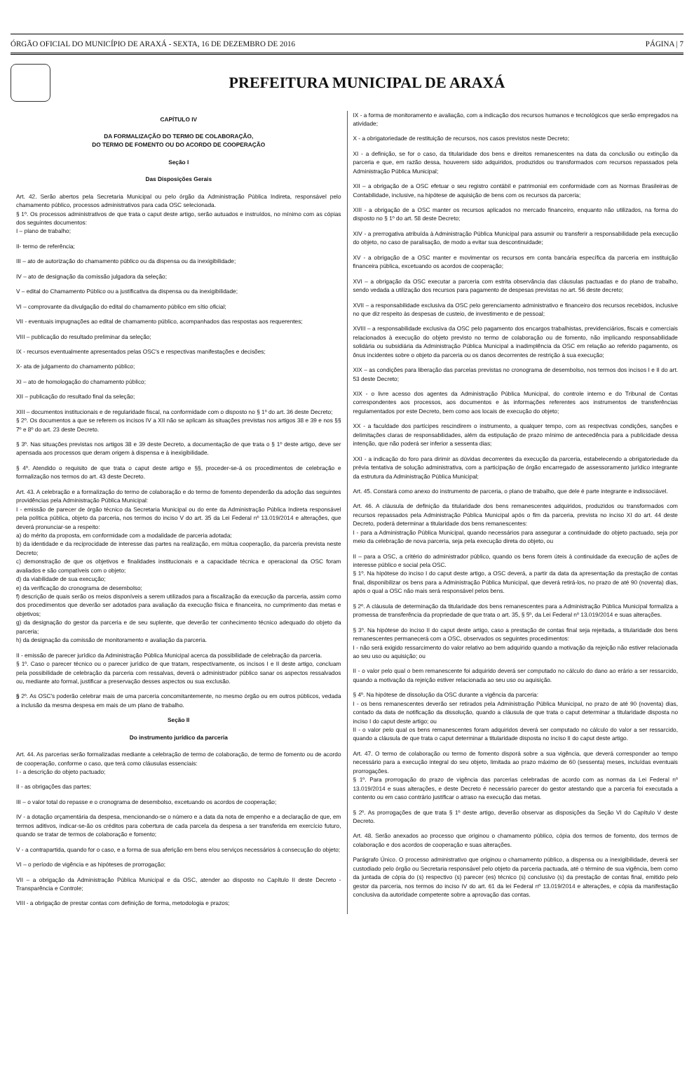ÓRGÃO OFICIAL DO MUNICÍPIO DE ARAXÁ - SEXTA, 16 DE DEZEMBRO DE 2016 PÁGINA | 7
PREFEITURA MUNICIPAL DE ARAXÁ
CAPÍTULO IV
DA FORMALIZAÇÃO DO TERMO DE COLABORAÇÃO,
DO TERMO DE FOMENTO OU DO ACORDO DE COOPERAÇÃO
Seção I
Das Disposições Gerais
Art. 42. Serão abertos pela Secretaria Municipal ou pelo órgão da Administração Pública Indireta, responsável pelo chamamento público, processos administrativos para cada OSC selecionada.
§ 1º. Os processos administrativos de que trata o caput deste artigo, serão autuados e instruídos, no mínimo com as cópias dos seguintes documentos:
I – plano de trabalho;
II- termo de referência;
III – ato de autorização do chamamento público ou da dispensa ou da inexigibilidade;
IV – ato de designação da comissão julgadora da seleção;
V – edital do Chamamento Público ou a justificativa da dispensa ou da inexigibilidade;
VI – comprovante da divulgação do edital do chamamento público em sítio oficial;
VII - eventuais impugnações ao edital de chamamento público, acompanhados das respostas aos requerentes;
VIII – publicação do resultado preliminar da seleção;
IX - recursos eventualmente apresentados pelas OSC's e respectivas manifestações e decisões;
X- ata de julgamento do chamamento público;
XI – ato de homologação do chamamento público;
XII – publicação do resultado final da seleção;
XIII – documentos institucionais e de regularidade fiscal, na conformidade com o disposto no § 1º do art. 36 deste Decreto;
§ 2º. Os documentos a que se referem os incisos IV a XII não se aplicam às situações previstas nos artigos 38 e 39 e nos §§ 7º e 8º do art. 23 deste Decreto.
§ 3º. Nas situações previstas nos artigos 38 e 39 deste Decreto, a documentação de que trata o § 1º deste artigo, deve ser apensada aos processos que deram origem à dispensa e à inexigibilidade.
§ 4º. Atendido o requisito de que trata o caput deste artigo e §§, proceder-se-á os procedimentos de celebração e formalização nos termos do art. 43 deste Decreto.
Art. 43. A celebração e a formalização do termo de colaboração e do termo de fomento dependerão da adoção das seguintes providências pela Administração Pública Municipal:
I - emissão de parecer de órgão técnico da Secretaria Municipal ou do ente da Administração Pública Indireta responsável pela política pública, objeto da parceria, nos termos do inciso V do art. 35 da Lei Federal nº 13.019/2014 e alterações, que deverá pronunciar-se a respeito:
a) do mérito da proposta, em conformidade com a modalidade de parceria adotada;
b) da identidade e da reciprocidade de interesse das partes na realização, em mútua cooperação, da parceria prevista neste Decreto;
c) demonstração de que os objetivos e finalidades institucionais e a capacidade técnica e operacional da OSC foram avaliados e são compatíveis com o objeto;
d) da viabilidade de sua execução;
e) da verificação do cronograma de desembolso;
f) descrição de quais serão os meios disponíveis a serem utilizados para a fiscalização da execução da parceria, assim como dos procedimentos que deverão ser adotados para avaliação da execução física e financeira, no cumprimento das metas e objetivos;
g) da designação do gestor da parceria e de seu suplente, que deverão ter conhecimento técnico adequado do objeto da parceria;
h) da designação da comissão de monitoramento e avaliação da parceria.
II - emissão de parecer jurídico da Administração Pública Municipal acerca da possibilidade de celebração da parceria.
§ 1º. Caso o parecer técnico ou o parecer jurídico de que tratam, respectivamente, os incisos I e II deste artigo, concluam pela possibilidade de celebração da parceria com ressalvas, deverá o administrador público sanar os aspectos ressalvados ou, mediante ato formal, justificar a preservação desses aspectos ou sua exclusão.
§ 2º. As OSC's poderão celebrar mais de uma parceria concomitantemente, no mesmo órgão ou em outros públicos, vedada a inclusão da mesma despesa em mais de um plano de trabalho.
Seção II
Do instrumento jurídico da parceria
Art. 44. As parcerias serão formalizadas mediante a celebração de termo de colaboração, de termo de fomento ou de acordo de cooperação, conforme o caso, que terá como cláusulas essenciais:
I - a descrição do objeto pactuado;
II - as obrigações das partes;
III – o valor total do repasse e o cronograma de desembolso, excetuando os acordos de cooperação;
IV - a dotação orçamentária da despesa, mencionando-se o número e a data da nota de empenho e a declaração de que, em termos aditivos, indicar-se-ão os créditos para cobertura de cada parcela da despesa a ser transferida em exercício futuro, quando se tratar de termos de colaboração e fomento;
V - a contrapartida, quando for o caso, e a forma de sua aferição em bens e/ou serviços necessários à consecução do objeto;
VI – o período de vigência e as hipóteses de prorrogação;
VII – a obrigação da Administração Pública Municipal e da OSC, atender ao disposto no Capítulo II deste Decreto - Transparência e Controle;
VIII - a obrigação de prestar contas com definição de forma, metodologia e prazos;
IX - a forma de monitoramento e avaliação, com a indicação dos recursos humanos e tecnológicos que serão empregados na atividade;
X - a obrigatoriedade de restituição de recursos, nos casos previstos neste Decreto;
XI - a definição, se for o caso, da titularidade dos bens e direitos remanescentes na data da conclusão ou extinção da parceria e que, em razão dessa, houverem sido adquiridos, produzidos ou transformados com recursos repassados pela Administração Pública Municipal;
XII – a obrigação de a OSC efetuar o seu registro contábil e patrimonial em conformidade com as Normas Brasileiras de Contabilidade, inclusive, na hipótese de aquisição de bens com os recursos da parceria;
XIII - a obrigação de a OSC manter os recursos aplicados no mercado financeiro, enquanto não utilizados, na forma do disposto no § 1º do art. 58 deste Decreto;
XIV - a prerrogativa atribuída à Administração Pública Municipal para assumir ou transferir a responsabilidade pela execução do objeto, no caso de paralisação, de modo a evitar sua descontinuidade;
XV - a obrigação de a OSC manter e movimentar os recursos em conta bancária específica da parceria em instituição financeira pública, excetuando os acordos de cooperação;
XVI – a obrigação da OSC executar a parceria com estrita observância das cláusulas pactuadas e do plano de trabalho, sendo vedada a utilização dos recursos para pagamento de despesas previstas no art. 56 deste decreto;
XVII – a responsabilidade exclusiva da OSC pelo gerenciamento administrativo e financeiro dos recursos recebidos, inclusive no que diz respeito às despesas de custeio, de investimento e de pessoal;
XVIII – a responsabilidade exclusiva da OSC pelo pagamento dos encargos trabalhistas, previdenciários, fiscais e comerciais relacionados à execução do objeto previsto no termo de colaboração ou de fomento, não implicando responsabilidade solidária ou subsidiária da Administração Pública Municipal a inadimplência da OSC em relação ao referido pagamento, os ônus incidentes sobre o objeto da parceria ou os danos decorrentes de restrição à sua execução;
XIX – as condições para liberação das parcelas previstas no cronograma de desembolso, nos termos dos incisos I e II do art. 53 deste Decreto;
XIX - o livre acesso dos agentes da Administração Pública Municipal, do controle interno e do Tribunal de Contas correspondentes aos processos, aos documentos e às informações referentes aos instrumentos de transferências regulamentados por este Decreto, bem como aos locais de execução do objeto;
XX - a faculdade dos partícipes rescindirem o instrumento, a qualquer tempo, com as respectivas condições, sanções e delimitações claras de responsabilidades, além da estipulação de prazo mínimo de antecedência para a publicidade dessa intenção, que não poderá ser inferior a sessenta dias;
XXI - a indicação do foro para dirimir as dúvidas decorrentes da execução da parceria, estabelecendo a obrigatoriedade da prévia tentativa de solução administrativa, com a participação de órgão encarregado de assessoramento jurídico integrante da estrutura da Administração Pública Municipal;
Art. 45. Constará como anexo do instrumento de parceria, o plano de trabalho, que dele é parte integrante e indissociável.
Art. 46. A cláusula de definição da titularidade dos bens remanescentes adquiridos, produzidos ou transformados com recursos repassados pela Administração Pública Municipal após o fim da parceria, prevista no inciso XI do art. 44 deste Decreto, poderá determinar a titularidade dos bens remanescentes:
I - para a Administração Pública Municipal, quando necessários para assegurar a continuidade do objeto pactuado, seja por meio da celebração de nova parceria, seja pela execução direta do objeto, ou
II – para a OSC, a critério do administrador público, quando os bens forem úteis à continuidade da execução de ações de interesse público e social pela OSC.
§ 1º. Na hipótese do inciso I do caput deste artigo, a OSC deverá, a partir da data da apresentação da prestação de contas final, disponibilizar os bens para a Administração Pública Municipal, que deverá retirá-los, no prazo de até 90 (noventa) dias, após o qual a OSC não mais será responsável pelos bens.
§ 2º. A cláusula de determinação da titularidade dos bens remanescentes para a Administração Pública Municipal formaliza a promessa de transferência da propriedade de que trata o art. 35, § 5º, da Lei Federal nº 13.019/2014 e suas alterações.
§ 3º. Na hipótese do inciso II do caput deste artigo, caso a prestação de contas final seja rejeitada, a titularidade dos bens remanescentes permanecerá com a OSC, observados os seguintes procedimentos:
I - não será exigido ressarcimento do valor relativo ao bem adquirido quando a motivação da rejeição não estiver relacionada ao seu uso ou aquisição; ou
II - o valor pelo qual o bem remanescente foi adquirido deverá ser computado no cálculo do dano ao erário a ser ressarcido, quando a motivação da rejeição estiver relacionada ao seu uso ou aquisição.
§ 4º. Na hipótese de dissolução da OSC durante a vigência da parceria:
I - os bens remanescentes deverão ser retirados pela Administração Pública Municipal, no prazo de até 90 (noventa) dias, contado da data de notificação da dissolução, quando a cláusula de que trata o caput determinar a titularidade disposta no inciso I do caput deste artigo; ou
II - o valor pelo qual os bens remanescentes foram adquiridos deverá ser computado no cálculo do valor a ser ressarcido, quando a cláusula de que trata o caput determinar a titularidade disposta no inciso II do caput deste artigo.
Art. 47. O termo de colaboração ou termo de fomento disporá sobre a sua vigência, que deverá corresponder ao tempo necessário para a execução integral do seu objeto, limitada ao prazo máximo de 60 (sessenta) meses, incluídas eventuais prorrogações.
§ 1º. Para prorrogação do prazo de vigência das parcerias celebradas de acordo com as normas da Lei Federal nº 13.019/2014 e suas alterações, e deste Decreto é necessário parecer do gestor atestando que a parceria foi executada a contento ou em caso contrário justificar o atraso na execução das metas.
§ 2º. As prorrogações de que trata § 1º deste artigo, deverão observar as disposições da Seção VI do Capítulo V deste Decreto.
Art. 48. Serão anexados ao processo que originou o chamamento público, cópia dos termos de fomento, dos termos de colaboração e dos acordos de cooperação e suas alterações.
Parágrafo Único. O processo administrativo que originou o chamamento público, a dispensa ou a inexigibilidade, deverá ser custodiado pelo órgão ou Secretaria responsável pelo objeto da parceria pactuada, até o término de sua vigência, bem como da juntada de cópia do (s) respectivo (s) parecer (es) técnico (s) conclusivo (s) da prestação de contas final, emitido pelo gestor da parceria, nos termos do inciso IV do art. 61 da lei Federal nº 13.019/2014 e alterações, e cópia da manifestação conclusiva da autoridade competente sobre a aprovação das contas.